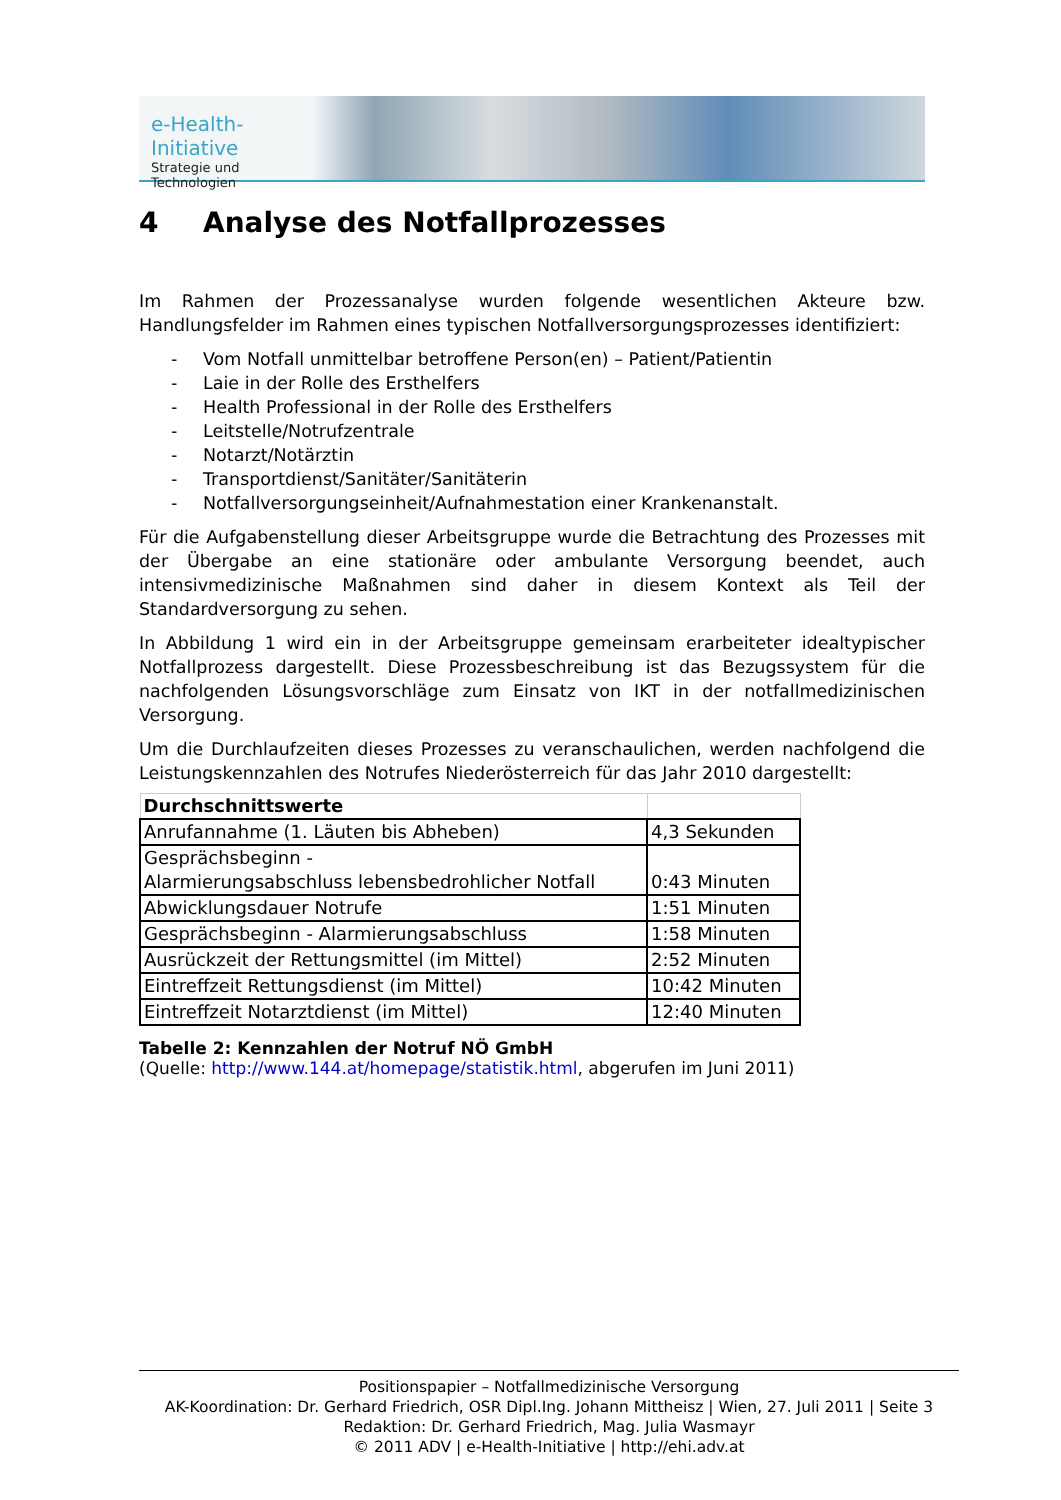e-Health-Initiative
Strategie und Technologien
4 Analyse des Notfallprozesses
Im Rahmen der Prozessanalyse wurden folgende wesentlichen Akteure bzw. Handlungsfelder im Rahmen eines typischen Notfallversorgungsprozesses identifiziert:
- Vom Notfall unmittelbar betroffene Person(en) – Patient/Patientin
- Laie in der Rolle des Ersthelfers
- Health Professional in der Rolle des Ersthelfers
- Leitstelle/Notrufzentrale
- Notarzt/Notärztin
- Transportdienst/Sanitäter/Sanitäterin
- Notfallversorgungseinheit/Aufnahmestation einer Krankenanstalt.
Für die Aufgabenstellung dieser Arbeitsgruppe wurde die Betrachtung des Prozesses mit der Übergabe an eine stationäre oder ambulante Versorgung beendet, auch intensivmedizinische Maßnahmen sind daher in diesem Kontext als Teil der Standardversorgung zu sehen.
In Abbildung 1 wird ein in der Arbeitsgruppe gemeinsam erarbeiteter idealtypischer Notfallprozess dargestellt. Diese Prozessbeschreibung ist das Bezugssystem für die nachfolgenden Lösungsvorschläge zum Einsatz von IKT in der notfallmedizinischen Versorgung.
Um die Durchlaufzeiten dieses Prozesses zu veranschaulichen, werden nachfolgend die Leistungskennzahlen des Notrufes Niederösterreich für das Jahr 2010 dargestellt:
| Durchschnittswerte | |
| --- | --- |
| Anrufannahme (1. Läuten bis Abheben) | 4,3 Sekunden |
| Gesprächsbeginn - Alarmierungsabschluss lebensbedrohlicher Notfall | 0:43 Minuten |
| Abwicklungsdauer Notrufe | 1:51 Minuten |
| Gesprächsbeginn - Alarmierungsabschluss | 1:58 Minuten |
| Ausrückzeit der Rettungsmittel (im Mittel) | 2:52 Minuten |
| Eintreffzeit Rettungsdienst (im Mittel) | 10:42 Minuten |
| Eintreffzeit Notarztdienst (im Mittel) | 12:40 Minuten |
Tabelle 2: Kennzahlen der Notruf NÖ GmbH
(Quelle: http://www.144.at/homepage/statistik.html, abgerufen im Juni 2011)
Positionspapier – Notfallmedizinische Versorgung
AK-Koordination: Dr. Gerhard Friedrich, OSR Dipl.Ing. Johann Mittheisz | Wien, 27. Juli 2011 | Seite 3
Redaktion: Dr. Gerhard Friedrich, Mag. Julia Wasmayr
© 2011 ADV | e-Health-Initiative | http://ehi.adv.at